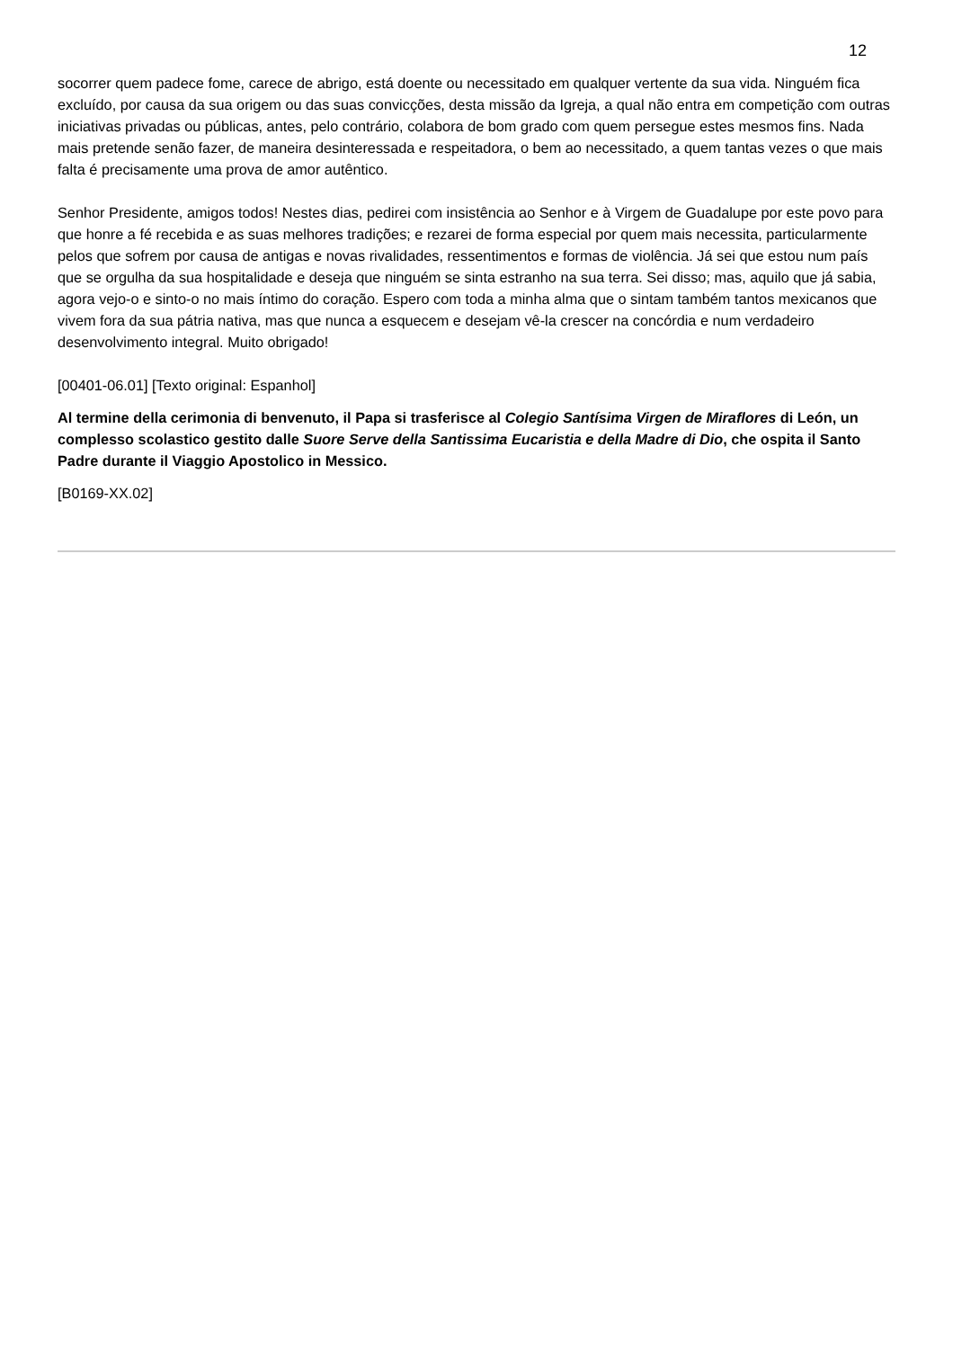12
socorrer quem padece fome, carece de abrigo, está doente ou necessitado em qualquer vertente da sua vida. Ninguém fica excluído, por causa da sua origem ou das suas convicções, desta missão da Igreja, a qual não entra em competição com outras iniciativas privadas ou públicas, antes, pelo contrário, colabora de bom grado com quem persegue estes mesmos fins. Nada mais pretende senão fazer, de maneira desinteressada e respeitadora, o bem ao necessitado, a quem tantas vezes o que mais falta é precisamente uma prova de amor autêntico.
Senhor Presidente, amigos todos! Nestes dias, pedirei com insistência ao Senhor e à Virgem de Guadalupe por este povo para que honre a fé recebida e as suas melhores tradições; e rezarei de forma especial por quem mais necessita, particularmente pelos que sofrem por causa de antigas e novas rivalidades, ressentimentos e formas de violência. Já sei que estou num país que se orgulha da sua hospitalidade e deseja que ninguém se sinta estranho na sua terra. Sei disso; mas, aquilo que já sabia, agora vejo-o e sinto-o no mais íntimo do coração. Espero com toda a minha alma que o sintam também tantos mexicanos que vivem fora da sua pátria nativa, mas que nunca a esquecem e desejam vê-la crescer na concórdia e num verdadeiro desenvolvimento integral. Muito obrigado!
[00401-06.01] [Texto original: Espanhol]
Al termine della cerimonia di benvenuto, il Papa si trasferisce al Colegio Santísima Virgen de Miraflores di León, un complesso scolastico gestito dalle Suore Serve della Santissima Eucaristia e della Madre di Dio, che ospita il Santo Padre durante il Viaggio Apostolico in Messico.
[B0169-XX.02]